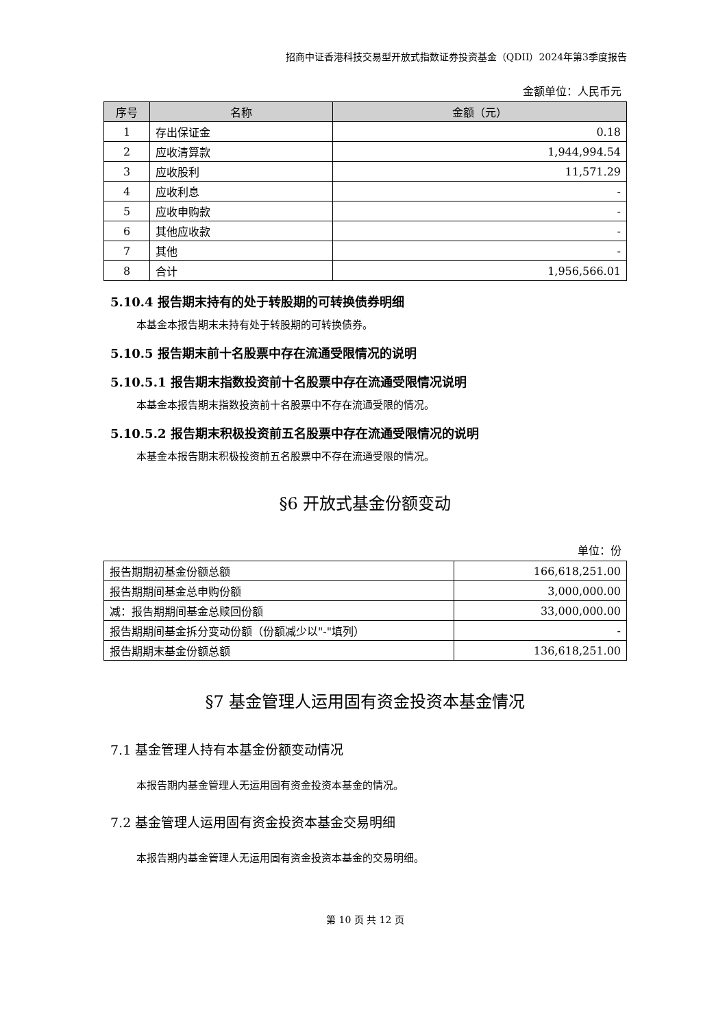招商中证香港科技交易型开放式指数证券投资基金（QDII）2024年第3季度报告
金额单位：人民币元
| 序号 | 名称 | 金额（元） |
| --- | --- | --- |
| 1 | 存出保证金 | 0.18 |
| 2 | 应收清算款 | 1,944,994.54 |
| 3 | 应收股利 | 11,571.29 |
| 4 | 应收利息 | - |
| 5 | 应收申购款 | - |
| 6 | 其他应收款 | - |
| 7 | 其他 | - |
| 8 | 合计 | 1,956,566.01 |
5.10.4 报告期末持有的处于转股期的可转换债券明细
本基金本报告期末未持有处于转股期的可转换债券。
5.10.5 报告期末前十名股票中存在流通受限情况的说明
5.10.5.1 报告期末指数投资前十名股票中存在流通受限情况说明
本基金本报告期末指数投资前十名股票中不存在流通受限的情况。
5.10.5.2 报告期末积极投资前五名股票中存在流通受限情况的说明
本基金本报告期末积极投资前五名股票中不存在流通受限的情况。
§6 开放式基金份额变动
单位：份
| 报告期期初基金份额总额 | 166,618,251.00 |
| 报告期期间基金总申购份额 | 3,000,000.00 |
| 减：报告期期间基金总赎回份额 | 33,000,000.00 |
| 报告期期间基金拆分变动份额（份额减少以"-"填列） | - |
| 报告期期末基金份额总额 | 136,618,251.00 |
§7 基金管理人运用固有资金投资本基金情况
7.1 基金管理人持有本基金份额变动情况
本报告期内基金管理人无运用固有资金投资本基金的情况。
7.2 基金管理人运用固有资金投资本基金交易明细
本报告期内基金管理人无运用固有资金投资本基金的交易明细。
第 10 页 共 12 页